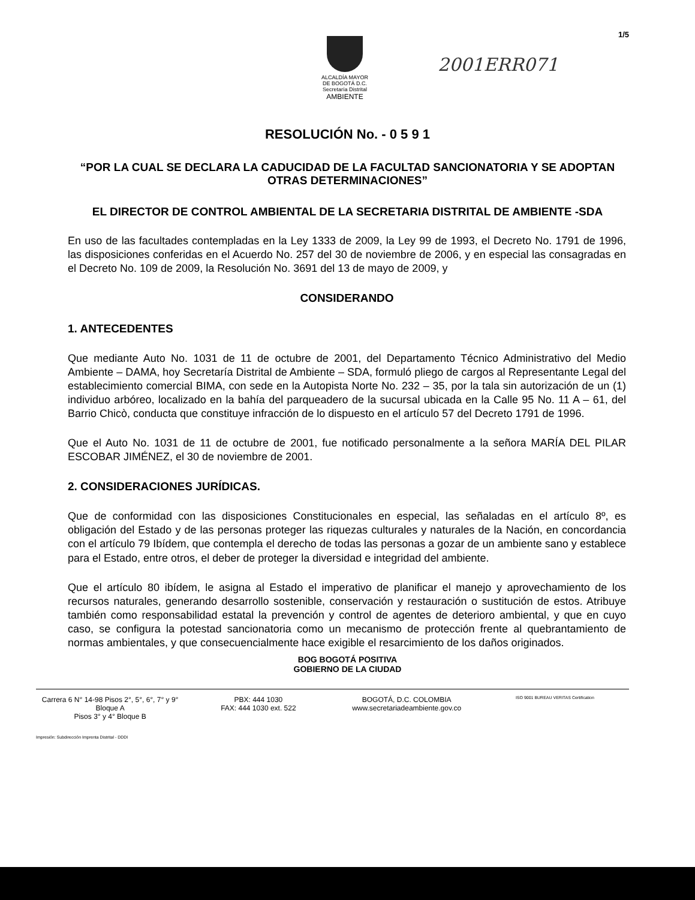ALCALDÍA MAYOR
DE BOGOTÁ D.C.
Secretaría Distrital
AMBIENTE
2001ERR071
1/5
RESOLUCIÓN No. - 0 5 9 1
“POR LA CUAL SE DECLARA LA CADUCIDAD DE LA FACULTAD SANCIONATORIA Y SE ADOPTAN OTRAS DETERMINACIONES”
EL DIRECTOR DE CONTROL AMBIENTAL DE LA SECRETARIA DISTRITAL DE AMBIENTE -SDA
En uso de las facultades contempladas en la Ley 1333 de 2009, la Ley 99 de 1993, el Decreto No. 1791 de 1996, las disposiciones conferidas en el Acuerdo No. 257 del 30 de noviembre de 2006, y en especial las consagradas en el Decreto No. 109 de 2009, la Resolución No. 3691 del 13 de mayo de 2009, y
CONSIDERANDO
1. ANTECEDENTES
Que mediante Auto No. 1031 de 11 de octubre de 2001, del Departamento Técnico Administrativo del Medio Ambiente – DAMA, hoy Secretaría Distrital de Ambiente – SDA, formuló pliego de cargos al Representante Legal del establecimiento comercial BIMA, con sede en la Autopista Norte No. 232 – 35, por la tala sin autorización de un (1) individuo arbóreo, localizado en la bahía del parqueadero de la sucursal ubicada en la Calle 95 No. 11 A – 61, del Barrio Chicò, conducta que constituye infracción de lo dispuesto en el artículo 57 del Decreto 1791 de 1996.
Que el Auto No. 1031 de 11 de octubre de 2001, fue notificado personalmente a la señora MARÍA DEL PILAR ESCOBAR JIMÉNEZ, el 30 de noviembre de 2001.
2. CONSIDERACIONES JURÍDICAS.
Que de conformidad con las disposiciones Constitucionales en especial, las señaladas en el artículo 8º, es obligación del Estado y de las personas proteger las riquezas culturales y naturales de la Nación, en concordancia con el artículo 79 Ibídem, que contempla el derecho de todas las personas a gozar de un ambiente sano y establece para el Estado, entre otros, el deber de proteger la diversidad e integridad del ambiente.
Que el artículo 80 ibídem, le asigna al Estado el imperativo de planificar el manejo y aprovechamiento de los recursos naturales, generando desarrollo sostenible, conservación y restauración o sustitución de estos. Atribuye también como responsabilidad estatal la prevención y control de agentes de deterioro ambiental, y que en cuyo caso, se configura la potestad sancionatoria como un mecanismo de protección frente al quebrantamiento de normas ambientales, y que consecuencialmente hace exigible el resarcimiento de los daños originados.
BOG BOGOTÁ POSITIVA
GOBIERNO DE LA CIUDAD
Carrera 6 N° 14-98 Pisos 2°, 5°, 6°, 7° y 9° Bloque A
Pisos 3° y 4° Bloque B
PBX: 444 1030
FAX: 444 1030 ext. 522
BOGOTÁ, D.C. COLOMBIA
www.secretariadeambiente.gov.co
ISO 9001 BUREAU VERITAS Certification
Impresión: Subdirección Imprenta Distrital - DDDI